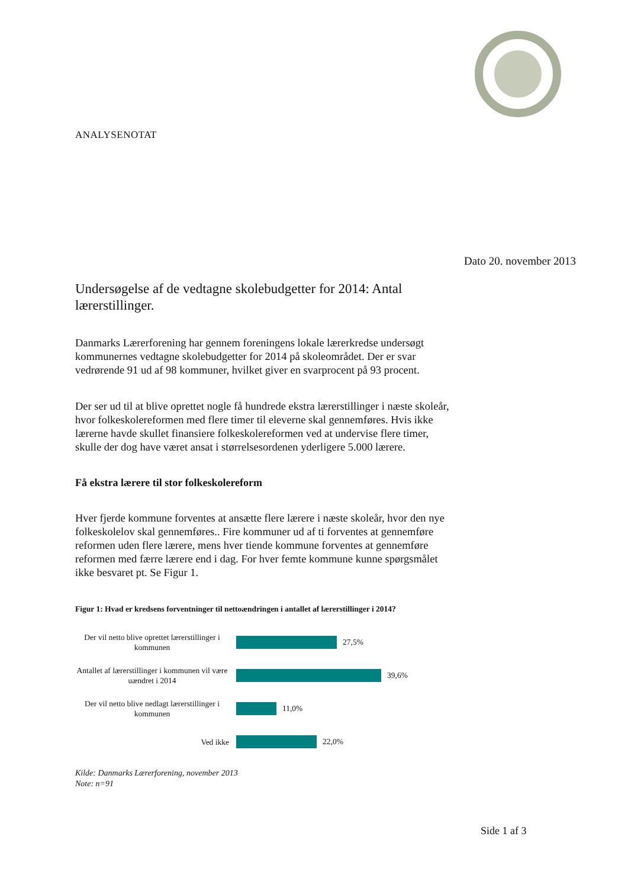ANALYSENOTAT
Dato 20. november 2013
Undersøgelse af de vedtagne skolebudgetter for 2014: Antal lærerstillinger.
Danmarks Lærerforening har gennem foreningens lokale lærerkredse undersøgt kommunernes vedtagne skolebudgetter for 2014 på skoleområdet. Der er svar vedrørende 91 ud af 98 kommuner, hvilket giver en svarprocent på 93 procent.
Der ser ud til at blive oprettet nogle få hundrede ekstra lærerstillinger i næste skoleår, hvor folkeskolereformen med flere timer til eleverne skal gennemføres. Hvis ikke lærerne havde skullet finansiere folkeskolereformen ved at undervise flere timer, skulle der dog have været ansat i størrelsesordenen yderligere 5.000 lærere.
Få ekstra lærere til stor folkeskolereform
Hver fjerde kommune forventes at ansætte flere lærere i næste skoleår, hvor den nye folkeskolelov skal gennemføres.. Fire kommuner ud af ti forventes at gennemføre reformen uden flere lærere, mens hver tiende kommune forventes at gennemføre reformen med færre lærere end i dag. For hver femte kommune kunne spørgsmålet ikke besvaret pt. Se Figur 1.
Figur 1: Hvad er kredsens forventninger til nettoændringen i antallet af lærerstillinger i 2014?
Der vil netto blive oprettet lærerstillinger i kommunen
27,5%
Antallet af lærerstillinger i kommunen vil være uændret i 2014
39,6%
Der vil netto blive nedlagt lærerstillinger i kommunen
11,0%
Ved ikke
22,0%
Kilde: Danmarks Lærerforening, november 2013
Note: n=91
Side 1 af 3